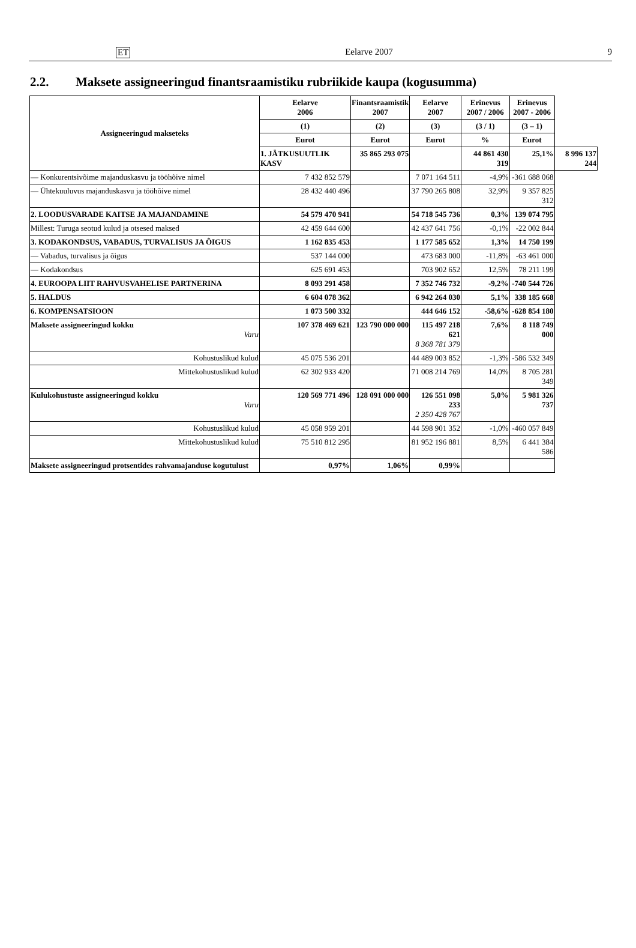ET Eelarve 2007 9
2.2. Maksete assigneeringud finantsraamistiku rubriikide kaupa (kogusumma)
| Assigneeringud makseteks | Eelarve 2006 | Finantsraamistik 2007 | Eelarve 2007 | Erinevus 2007 / 2006 | Erinevus 2007 - 2006 | |
| --- | --- | --- | --- | --- | --- | --- |
| | (1) | (2) | (3) | (3 / 1) | (3 – 1) | |
| | Eurot | Eurot | Eurot | % | Eurot | |
| | 1. JÄTKUSUUTLIK KASV | 35 865 293 075 | | 44 861 430 319 | 25,1% | 8 996 137 244 |
| — Konkurentsivõime majanduskasvu ja tööhõive nimel | 7 432 852 579 | | 7 071 164 511 | -4,9% | -361 688 068 | |
| — Ühtekuuluvus majanduskasvu ja tööhõive nimel | 28 432 440 496 | | 37 790 265 808 | 32,9% | 9 357 825 312 | |
| 2. LOODUSVARADE KAITSE JA MAJANDAMINE | 54 579 470 941 | | 54 718 545 736 | 0,3% | 139 074 795 | |
| Millest: Turuga seotud kulud ja otsesed maksed | 42 459 644 600 | | 42 437 641 756 | -0,1% | -22 002 844 | |
| 3. KODAKONDSUS, VABADUS, TURVALISUS JA ÕIGUS | 1 162 835 453 | | 1 177 585 652 | 1,3% | 14 750 199 | |
| — Vabadus, turvalisus ja õigus | 537 144 000 | | 473 683 000 | -11,8% | -63 461 000 | |
| — Kodakondsus | 625 691 453 | | 703 902 652 | 12,5% | 78 211 199 | |
| 4. EUROOPA LIIT RAHVUSVAHELISE PARTNERINA | 8 093 291 458 | | 7 352 746 732 | -9,2% | -740 544 726 | |
| 5. HALDUS | 6 604 078 362 | | 6 942 264 030 | 5,1% | 338 185 668 | |
| 6. KOMPENSATSIOON | 1 073 500 332 | | 444 646 152 | -58,6% | -628 854 180 | |
| Maksete assigneeringud kokku Varu | 107 378 469 621 | 123 790 000 000 | 115 497 218 621 8 368 781 379 | 7,6% | 8 118 749 000 | |
| Kohustuslikud kulud | 45 075 536 201 | | 44 489 003 852 | -1,3% | -586 532 349 | |
| Mittekohustuslikud kulud | 62 302 933 420 | | 71 008 214 769 | 14,0% | 8 705 281 349 | |
| Kulukohustuste assigneeringud kokku Varu | 120 569 771 496 | 128 091 000 000 | 126 551 098 233 2 350 428 767 | 5,0% | 5 981 326 737 | |
| Kohustuslikud kulud | 45 058 959 201 | | 44 598 901 352 | -1,0% | -460 057 849 | |
| Mittekohustuslikud kulud | 75 510 812 295 | | 81 952 196 881 | 8,5% | 6 441 384 586 | |
| Maksete assigneeringud protsentides rahvamajanduse kogutulust | 0,97% | 1,06% | 0,99% | | | |